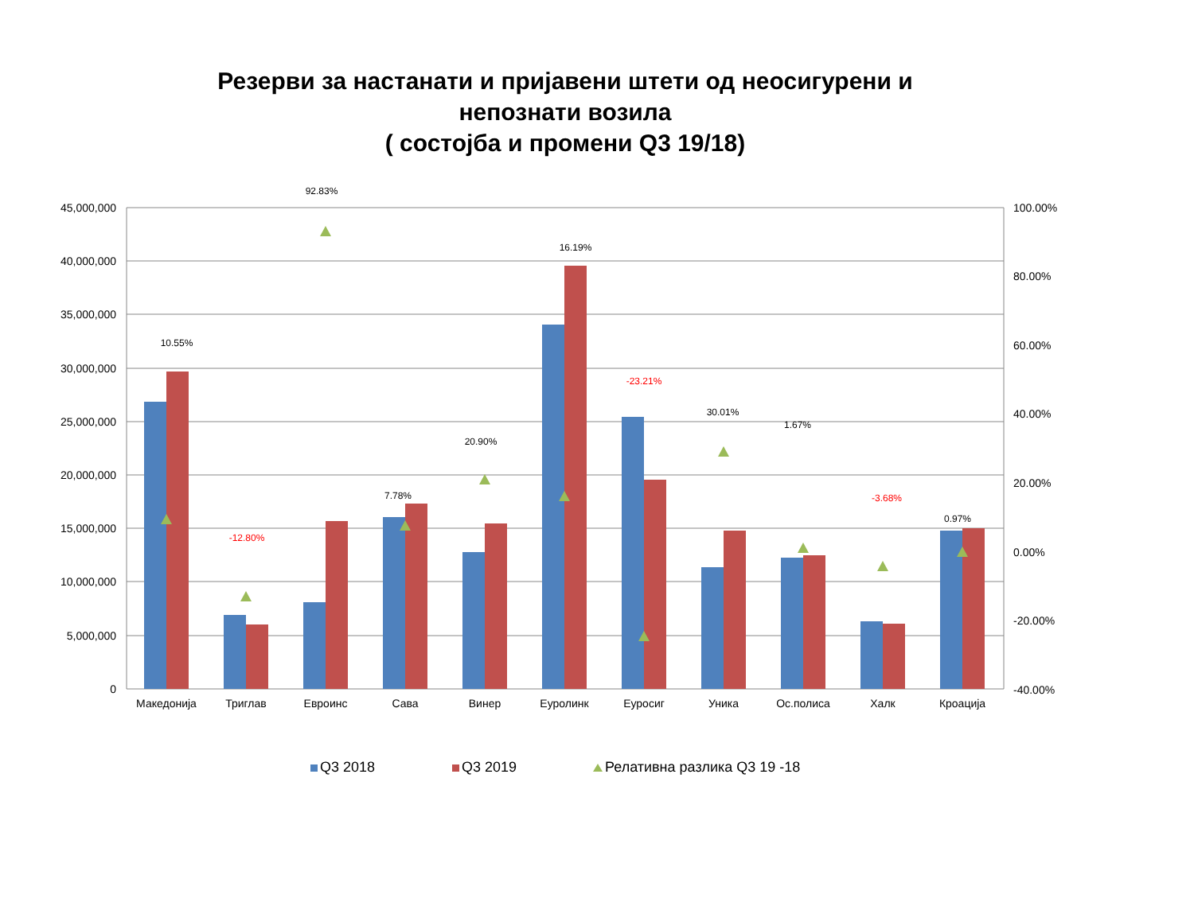Резерви за настанати и пријавени штети од неосигурени и
непознати возила
( состојба и промени Q3 19/18)
45,000,000
40,000,000
35,000,000
30,000,000
25,000,000
20,000,000
15,000,000
10,000,000
5,000,000
0
100.00%
80.00%
60.00%
40.00%
20.00%
0.00%
-20.00%
-40.00%
10.55%
-12.80%
92.83%
7.78%
20.90%
16.19%
-23.21%
30.01%
1.67%
-3.68%
0.97%
Македонија
Триглав
Евроинс
Сава
Винер
Еуролинк
Еуросиг
Уника
Ос.полиса
Халк
Кроација
Q3 2018
Q3 2019
Релативна разлика Q3 19 -18